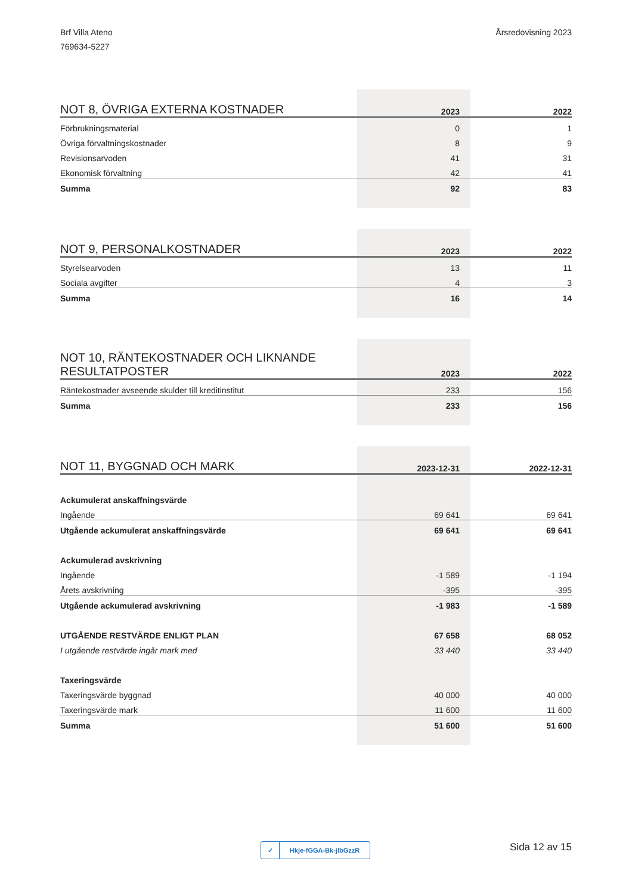Brf Villa Ateno
769634-5227
Årsredovisning 2023
| NOT 8, ÖVRIGA EXTERNA KOSTNADER | 2023 | 2022 |
| --- | --- | --- |
| Förbrukningsmaterial | 0 | 1 |
| Övriga förvaltningskostnader | 8 | 9 |
| Revisionsarvoden | 41 | 31 |
| Ekonomisk förvaltning | 42 | 41 |
| Summa | 92 | 83 |
| NOT 9, PERSONALKOSTNADER | 2023 | 2022 |
| --- | --- | --- |
| Styrelsearvoden | 13 | 11 |
| Sociala avgifter | 4 | 3 |
| Summa | 16 | 14 |
| NOT 10, RÄNTEKOSTNADER OCH LIKNANDE RESULTATPOSTER | 2023 | 2022 |
| --- | --- | --- |
| Räntekostnader avseende skulder till kreditinstitut | 233 | 156 |
| Summa | 233 | 156 |
| NOT 11, BYGGNAD OCH MARK | 2023-12-31 | 2022-12-31 |
| --- | --- | --- |
| Ackumulerat anskaffningsvärde | | |
| Ingående | 69 641 | 69 641 |
| Utgående ackumulerat anskaffningsvärde | 69 641 | 69 641 |
| Ackumulerad avskrivning | | |
| Ingående | -1 589 | -1 194 |
| Årets avskrivning | -395 | -395 |
| Utgående ackumulerad avskrivning | -1 983 | -1 589 |
| UTGÅENDE RESTVÄRDE ENLIGT PLAN | 67 658 | 68 052 |
| I utgående restvärde ingår mark med | 33 440 | 33 440 |
| Taxeringsvärde | | |
| Taxeringsvärde byggnad | 40 000 | 40 000 |
| Taxeringsvärde mark | 11 600 | 11 600 |
| Summa | 51 600 | 51 600 |
✓ Hkje-fGGA-Bk-jlbGzzR
Sida 12 av 15